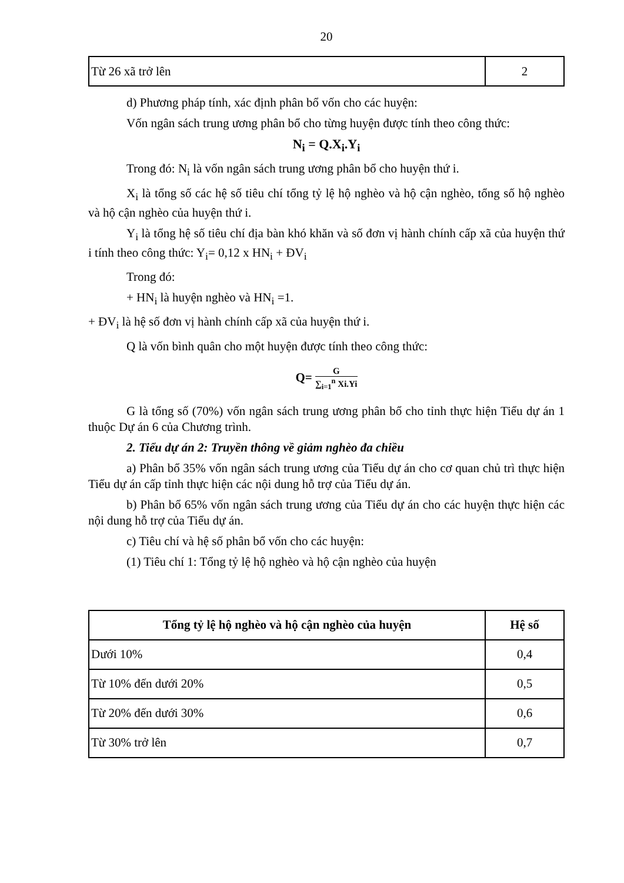20
| Từ 26 xã trở lên | 2 |
d) Phương pháp tính, xác định phân bổ vốn cho các huyện:
Vốn ngân sách trung ương phân bổ cho từng huyện được tính theo công thức:
N<sub>i</sub> = Q.X<sub>i</sub>.Y<sub>i</sub>
Trong đó: N<sub>i</sub> là vốn ngân sách trung ương phân bổ cho huyện thứ i.
X<sub>i</sub> là tổng số các hệ số tiêu chí tổng tỷ lệ hộ nghèo và hộ cận nghèo, tổng số hộ nghèo và hộ cận nghèo của huyện thứ i.
Y<sub>i</sub> là tổng hệ số tiêu chí địa bàn khó khăn và số đơn vị hành chính cấp xã của huyện thứ i tính theo công thức: Y<sub>i</sub>= 0,12 x HN<sub>i</sub> + ĐV<sub>i</sub>
Trong đó:
+ HN<sub>i</sub> là huyện nghèo và HN<sub>i</sub> =1.
+ ĐV<sub>i</sub> là hệ số đơn vị hành chính cấp xã của huyện thứ i.
Q là vốn bình quân cho một huyện được tính theo công thức:
Q= G ∑<sub>i=1</sub><sup>n</sup> Xi.Yi
G là tổng số (70%) vốn ngân sách trung ương phân bổ cho tỉnh thực hiện Tiểu dự án 1 thuộc Dự án 6 của Chương trình.
2. Tiểu dự án 2: Truyền thông về giảm nghèo đa chiều
a) Phân bổ 35% vốn ngân sách trung ương của Tiểu dự án cho cơ quan chủ trì thực hiện Tiểu dự án cấp tỉnh thực hiện các nội dung hỗ trợ của Tiểu dự án.
b) Phân bổ 65% vốn ngân sách trung ương của Tiểu dự án cho các huyện thực hiện các nội dung hỗ trợ của Tiểu dự án.
c) Tiêu chí và hệ số phân bổ vốn cho các huyện:
(1) Tiêu chí 1: Tổng tỷ lệ hộ nghèo và hộ cận nghèo của huyện
| Tổng tỷ lệ hộ nghèo và hộ cận nghèo của huyện | Hệ số |
| --- | --- |
| Dưới 10% | 0,4 |
| Từ 10% đến dưới 20% | 0,5 |
| Từ 20% đến dưới 30% | 0,6 |
| Từ 30% trở lên | 0,7 |